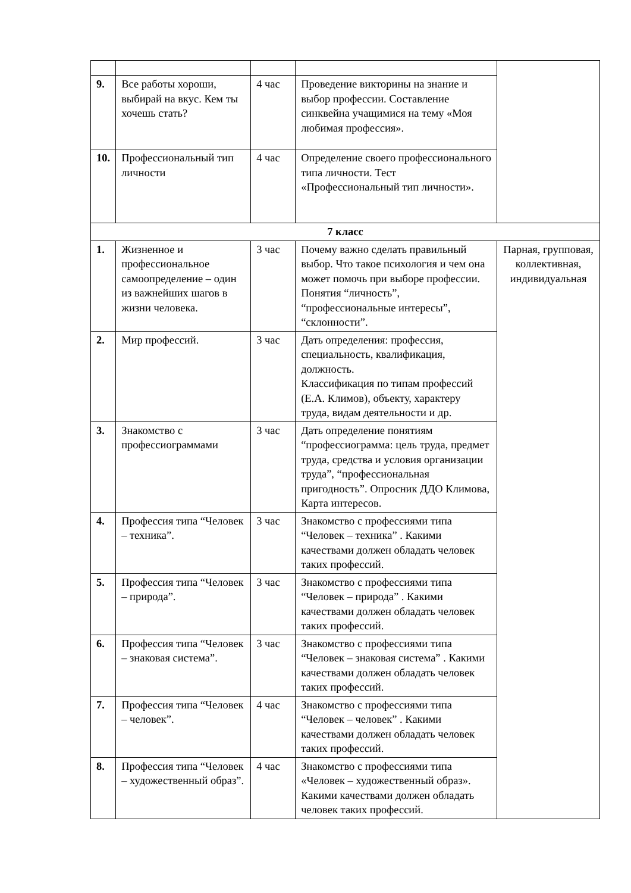| 9. | Все работы хороши, выбирай на вкус. Кем ты хочешь стать? | 4 час | Проведение викторины на знание и выбор профессии. Составление синквейна учащимися на тему «Моя любимая профессия». | |
| 10. | Профессиональный тип личности | 4 час | Определение своего профессионального типа личности. Тест «Профессиональный тип личности». | |
| 7 класс | | | | |
| 1. | Жизненное и профессиональное самоопределение – один из важнейших шагов в жизни человека. | 3 час | Почему важно сделать правильный выбор. Что такое психология и чем она может помочь при выборе профессии. Понятия “личность”, “профессиональные интересы”, “склонности”. | Парная, групповая, коллективная, индивидуальная |
| 2. | Мир профессий. | 3 час | Дать определения: профессия, специальность, квалификация, должность. Классификация по типам профессий (Е.А. Климов), объекту, характеру труда, видам деятельности и др. | |
| 3. | Знакомство с профессиограммами | 3 час | Дать определение понятиям “профессиограмма: цель труда, предмет труда, средства и условия организации труда”, “профессиональная пригодность”. Опросник ДДО Климова, Карта интересов. | |
| 4. | Профессия типа “Человек – техника”. | 3 час | Знакомство с профессиями типа “Человек – техника” . Какими качествами должен обладать человек таких профессий. | |
| 5. | Профессия типа “Человек – природа”. | 3 час | Знакомство с профессиями типа “Человек – природа” . Какими качествами должен обладать человек таких профессий. | |
| 6. | Профессия типа “Человек – знаковая система”. | 3 час | Знакомство с профессиями типа “Человек – знаковая система” . Какими качествами должен обладать человек таких профессий. | |
| 7. | Профессия типа “Человек – человек”. | 4 час | Знакомство с профессиями типа “Человек – человек” . Какими качествами должен обладать человек таких профессий. | |
| 8. | Профессия типа “Человек – художественный образ”. | 4 час | Знакомство с профессиями типа «Человек – художественный образ». Какими качествами должен обладать человек таких профессий. | |